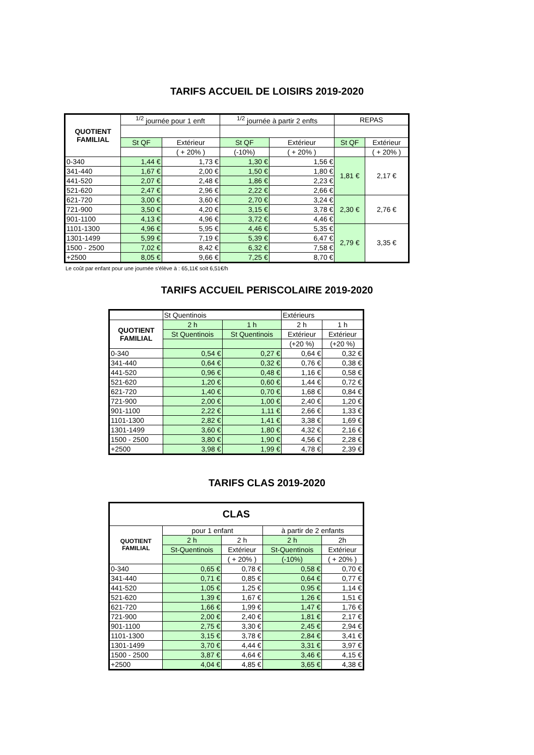TARIFS ACCUEIL DE LOISIRS 2019-2020
| QUOTIENT FAMILIAL | <sup>1/2</sup> journée pour 1 enft | | <sup>1/2</sup> journée à partir 2 enfts | | REPAS | |
| --- | --- | --- | --- | --- | --- | --- |
| | St QF | Extérieur | St QF | Extérieur | St QF | Extérieur |
| | | ( + 20% ) | (-10%) | ( + 20% ) | | ( + 20% ) |
| 0-340 | 1,44 € | 1,73 € | 1,30 € | 1,56 € | 1,81 € | 2,17 € |
| 341-440 | 1,67 € | 2,00 € | 1,50 € | 1,80 € | | |
| 441-520 | 2,07 € | 2,48 € | 1,86 € | 2,23 € | | |
| 521-620 | 2,47 € | 2,96 € | 2,22 € | 2,66 € | | |
| 621-720 | 3,00 € | 3,60 € | 2,70 € | 3,24 € | 2,30 € | 2,76 € |
| 721-900 | 3,50 € | 4,20 € | 3,15 € | 3,78 € | | |
| 901-1100 | 4,13 € | 4,96 € | 3,72 € | 4,46 € | | |
| 1101-1300 | 4,96 € | 5,95 € | 4,46 € | 5,35 € | 2,79 € | 3,35 € |
| 1301-1499 | 5,99 € | 7,19 € | 5,39 € | 6,47 € | | |
| 1500 - 2500 | 7,02 € | 8,42 € | 6,32 € | 7,58 € | | |
| +2500 | 8,05 € | 9,66 € | 7,25 € | 8,70 € | | |
Le coût par enfant pour une journée s'élève à : 65,11€ soit 6,51€/h
TARIFS ACCUEIL PERISCOLAIRE 2019-2020
| | St Quentinois | | Extérieurs | |
| QUOTIENT FAMILIAL | 2 h | 1 h | 2 h | 1 h |
| | St Quentinois | St Quentinois | Extérieur | Extérieur |
| | | | (+20 %) | (+20 %) |
| 0-340 | 0,54 € | 0,27 € | 0,64 € | 0,32 € |
| 341-440 | 0,64 € | 0,32 € | 0,76 € | 0,38 € |
| 441-520 | 0,96 € | 0,48 € | 1,16 € | 0,58 € |
| 521-620 | 1,20 € | 0,60 € | 1,44 € | 0,72 € |
| 621-720 | 1,40 € | 0,70 € | 1,68 € | 0,84 € |
| 721-900 | 2,00 € | 1,00 € | 2,40 € | 1,20 € |
| 901-1100 | 2,22 € | 1,11 € | 2,66 € | 1,33 € |
| 1101-1300 | 2,82 € | 1,41 € | 3,38 € | 1,69 € |
| 1301-1499 | 3,60 € | 1,80 € | 4,32 € | 2,16 € |
| 1500 - 2500 | 3,80 € | 1,90 € | 4,56 € | 2,28 € |
| +2500 | 3,98 € | 1,99 € | 4,78 € | 2,39 € |
TARIFS CLAS 2019-2020
| CLAS | | | | |
| QUOTIENT FAMILIAL | pour 1 enfant | | à partir de 2 enfants | |
| | 2 h | 2 h | 2 h | 2h |
| | St-Quentinois | Extérieur | St-Quentinois | Extérieur |
| | | ( + 20% ) | (-10%) | ( + 20% ) |
| 0-340 | 0,65 € | 0,78 € | 0,58 € | 0,70 € |
| 341-440 | 0,71 € | 0,85 € | 0,64 € | 0,77 € |
| 441-520 | 1,05 € | 1,25 € | 0,95 € | 1,14 € |
| 521-620 | 1,39 € | 1,67 € | 1,26 € | 1,51 € |
| 621-720 | 1,66 € | 1,99 € | 1,47 € | 1,76 € |
| 721-900 | 2,00 € | 2,40 € | 1,81 € | 2,17 € |
| 901-1100 | 2,75 € | 3,30 € | 2,45 € | 2,94 € |
| 1101-1300 | 3,15 € | 3,78 € | 2,84 € | 3,41 € |
| 1301-1499 | 3,70 € | 4,44 € | 3,31 € | 3,97 € |
| 1500 - 2500 | 3,87 € | 4,64 € | 3,46 € | 4,15 € |
| +2500 | 4,04 € | 4,85 € | 3,65 € | 4,38 € |